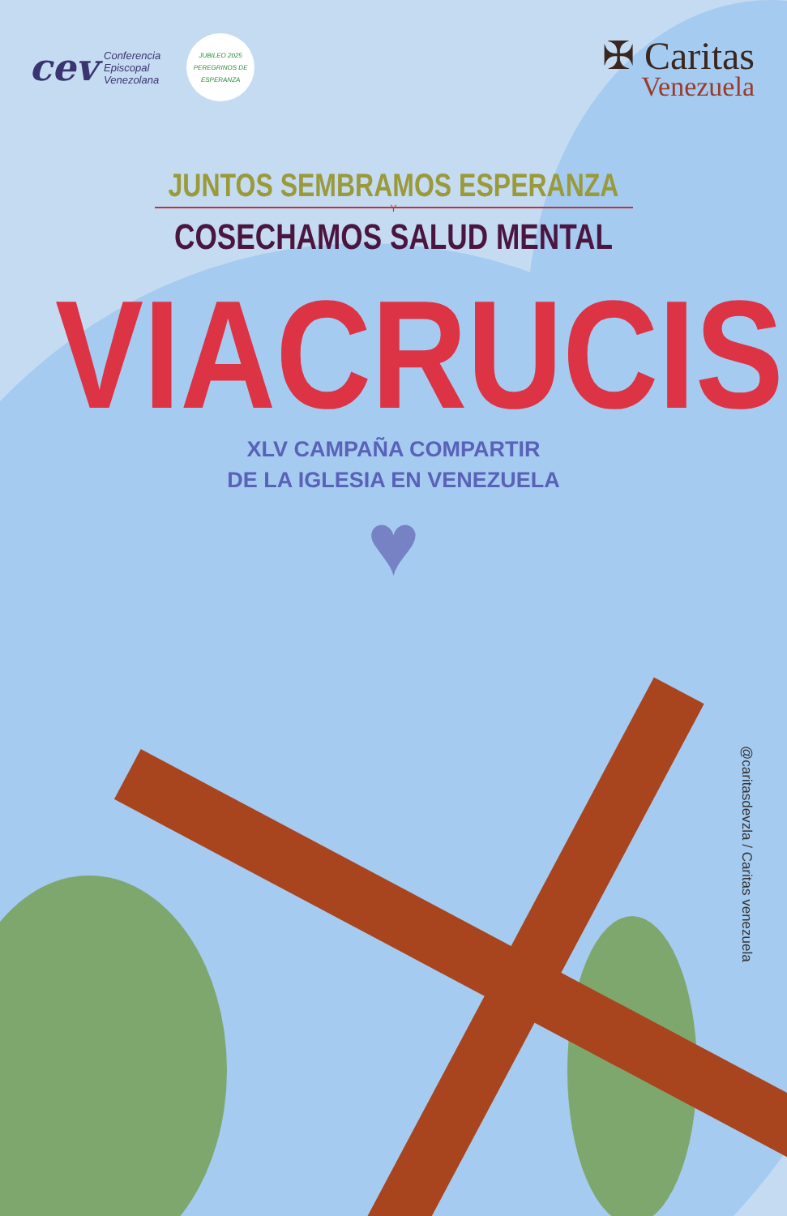cev
Conferencia
Episcopal
Venezolana
JUBILEO 2025
PEREGRINOS DE ESPERANZA
✠ Caritas
Venezuela
JUNTOS SEMBRAMOS ESPERANZA
Y
COSECHAMOS SALUD MENTAL
VIACRUCIS
XLV CAMPAÑA COMPARTIR
DE LA IGLESIA EN VENEZUELA
♥
@caritasdevzla / Caritas venezuela